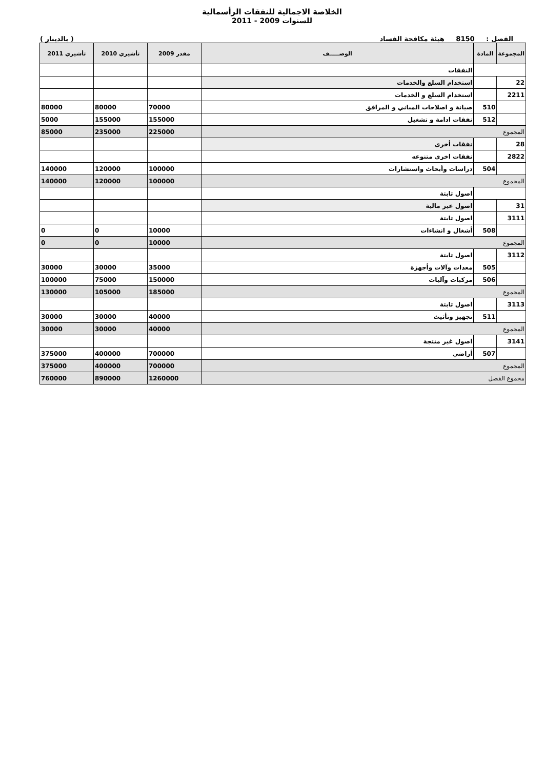الخلاصة الاجمالية للنفقات الرأسمالية
للسنوات 2009 - 2011
الفصل : 8150 هيئة مكافحة الفساد ( بالدينار )
| المجموعة | المادة | الوصـــــف | مقدر 2009 | تأشيري 2010 | تأشيري 2011 |
| --- | --- | --- | --- | --- | --- |
| | | النفقات | | | |
| 22 | | استخدام السلع والخدمات | | | |
| 2211 | | استخدام السلع و الخدمات | | | |
| | 510 | صيانة و اصلاحات المباني و المرافق | 70000 | 80000 | 80000 |
| | 512 | نفقات ادامة و تشغيل | 155000 | 155000 | 5000 |
| المجموع | | | 225000 | 235000 | 85000 |
| 28 | | نفقات أخرى | | | |
| 2822 | | نفقات اخرى متنوعه | | | |
| | 504 | دراسات وأبحاث واستشارات | 100000 | 120000 | 140000 |
| المجموع | | | 100000 | 120000 | 140000 |
| | | اصول ثابتة | | | |
| 31 | | اصول غير مالية | | | |
| 3111 | | اصول ثابتة | | | |
| | 508 | أشغال و انشاءات | 10000 | 0 | 0 |
| المجموع | | | 10000 | 0 | 0 |
| 3112 | | اصول ثابتة | | | |
| | 505 | معدات وآلات وأجهزة | 35000 | 30000 | 30000 |
| | 506 | مركبات وآليات | 150000 | 75000 | 100000 |
| المجموع | | | 185000 | 105000 | 130000 |
| 3113 | | اصول ثابتة | | | |
| | 511 | تجهيز وتأثيث | 40000 | 30000 | 30000 |
| المجموع | | | 40000 | 30000 | 30000 |
| 3141 | | اصول غير منتجة | | | |
| | 507 | أراضي | 700000 | 400000 | 375000 |
| المجموع | | | 700000 | 400000 | 375000 |
| مجموع الفصل | | | 1260000 | 890000 | 760000 |